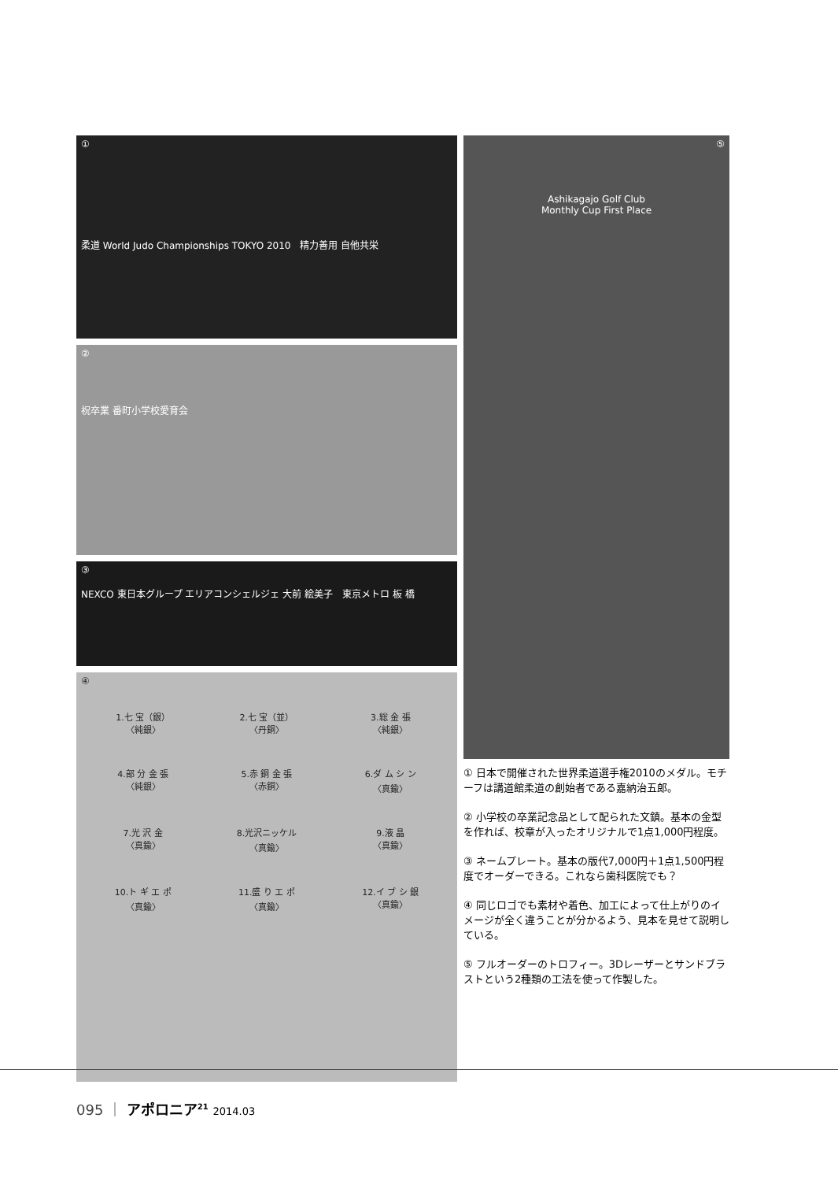①
柔道 World Judo Championships TOKYO 2010　精力善用 自他共栄
②
祝卒業 番町小学校愛育会
③
NEXCO 東日本グループ エリアコンシェルジェ 大前 絵美子　東京メトロ 板 橋
④
1.七 宝（銀）
〈純銀〉
2.七 宝（並）
〈丹銅〉
3.総 金 張
〈純銀〉
4.部 分 金 張
〈純銀〉
5.赤 銅 金 張
〈赤銅〉
6.ダ ム シ ン
〈真鍮〉
7.光 沢 金
〈真鍮〉
8.光沢ニッケル
〈真鍮〉
9.液 晶
〈真鍮〉
10.ト ギ エ ポ
〈真鍮〉
11.盛 り エ ポ
〈真鍮〉
12.イ ブ シ 銀
〈真鍮〉
⑤
Ashikagajo Golf Club
Monthly Cup First Place
① 日本で開催された世界柔道選手権2010のメダル。モチーフは講道館柔道の創始者である嘉納治五郎。
② 小学校の卒業記念品として配られた文鎮。基本の金型を作れば、校章が入ったオリジナルで1点1,000円程度。
③ ネームプレート。基本の版代7,000円＋1点1,500円程度でオーダーできる。これなら歯科医院でも？
④ 同じロゴでも素材や着色、加工によって仕上がりのイメージが全く違うことが分かるよう、見本を見せて説明している。
⑤ フルオーダーのトロフィー。3Dレーザーとサンドブラストという2種類の工法を使って作製した。
095 ｜ アポロニア<sup>21</sup> 2014.03